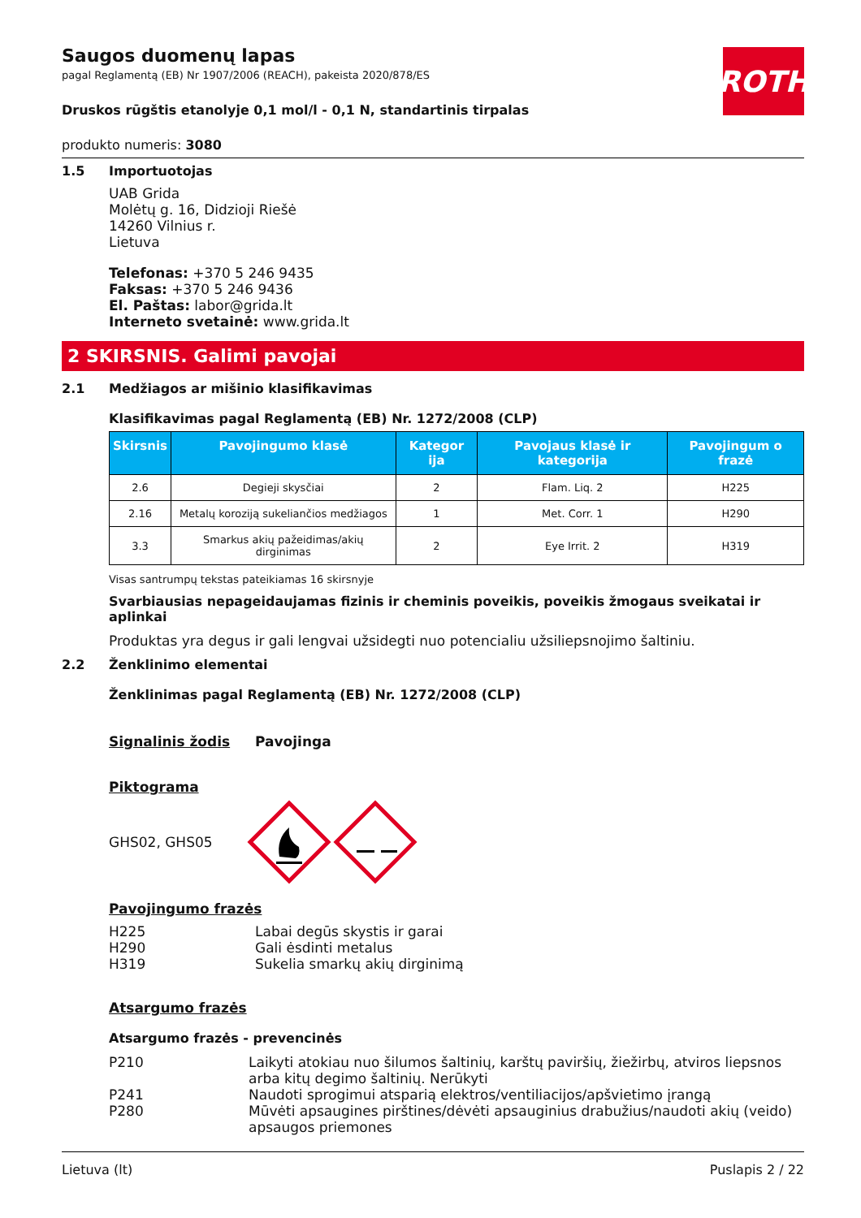ROTH
Saugos duomenų lapas
pagal Reglamentą (EB) Nr 1907/2006 (REACH), pakeista 2020/878/ES
Druskos rūgštis etanolyje 0,1 mol/l - 0,1 N, standartinis tirpalas
produkto numeris: 3080
1.5 Importuotojas
UAB Grida
Molėtų g. 16, Didzioji Riešė
14260 Vilnius r.
Lietuva
Telefonas: +370 5 246 9435
Faksas: +370 5 246 9436
El. Paštas: labor@grida.lt
Interneto svetainė: www.grida.lt
2 SKIRSNIS. Galimi pavojai
2.1 Medžiagos ar mišinio klasifikavimas
Klasifikavimas pagal Reglamentą (EB) Nr. 1272/2008 (CLP)
| Skirsnis | Pavojingumo klasė | Kategor ija | Pavojaus klasė ir kategorija | Pavojingum o frazė |
| --- | --- | --- | --- | --- |
| 2.6 | Degieji skysčiai | 2 | Flam. Liq. 2 | H225 |
| 2.16 | Metalų koroziją sukeliančios medžiagos | 1 | Met. Corr. 1 | H290 |
| 3.3 | Smarkus akių pažeidimas/akių dirginimas | 2 | Eye Irrit. 2 | H319 |
Visas santrumpų tekstas pateikiamas 16 skirsnyje
Svarbiausias nepageidaujamas fizinis ir cheminis poveikis, poveikis žmogaus sveikatai ir aplinkai
Produktas yra degus ir gali lengvai užsidegti nuo potencialiu užsiliepsnojimo šaltiniu.
2.2 Ženklinimo elementai
Ženklinimas pagal Reglamentą (EB) Nr. 1272/2008 (CLP)
Signalinis žodis Pavojinga
Piktograma
GHS02, GHS05
Pavojingumo frazės
H225 Labai degūs skystis ir garai
H290 Gali ėsdinti metalus
H319 Sukelia smarkų akių dirginimą
Atsargumo frazės
Atsargumo frazės - prevencinės
P210 Laikyti atokiau nuo šilumos šaltinių, karštų paviršių, žiežirbų, atviros liepsnos arba kitų degimo šaltinių. Nerūkyti
P241 Naudoti sprogimui atsparią elektros/ventiliacijos/apšvietimo įrangą
P280 Mūvėti apsaugines pirštines/dėvėti apsauginius drabužius/naudoti akių (veido) apsaugos priemones
Lietuva (lt) Puslapis 2 / 22